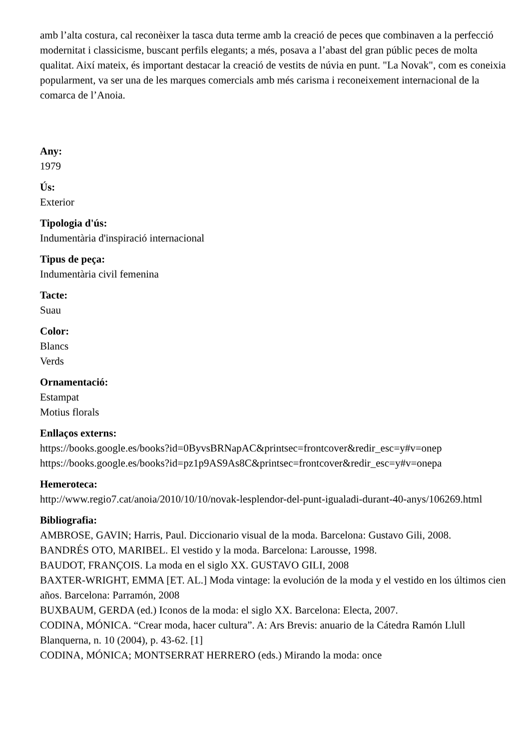amb l’alta costura, cal reconèixer la tasca duta terme amb la creació de peces que combinaven a la perfecció modernitat i classicisme, buscant perfils elegants; a més, posava a l’abast del gran públic peces de molta qualitat. Així mateix, és important destacar la creació de vestits de núvia en punt. "La Novak", com es coneixia popularment, va ser una de les marques comercials amb més carisma i reconeixement internacional de la comarca de l’Anoia.
Any:
1979
Ús:
Exterior
Tipologia d'ús:
Indumentària d'inspiració internacional
Tipus de peça:
Indumentària civil femenina
Tacte:
Suau
Color:
Blancs
Verds
Ornamentació:
Estampat
Motius florals
Enllaços externs:
https://books.google.es/books?id=0ByvsBRNapAC&printsec=frontcover&redir_esc=y#v=onep
https://books.google.es/books?id=pz1p9AS9As8C&printsec=frontcover&redir_esc=y#v=onepa
Hemeroteca:
http://www.regio7.cat/anoia/2010/10/10/novak-lesplendor-del-punt-igualadi-durant-40-anys/106269.html
Bibliografia:
AMBROSE, GAVIN; Harris, Paul. Diccionario visual de la moda. Barcelona: Gustavo Gili, 2008.
BANDRÉS OTO, MARIBEL. El vestido y la moda. Barcelona: Larousse, 1998.
BAUDOT, FRANÇOIS. La moda en el siglo XX. GUSTAVO GILI, 2008
BAXTER-WRIGHT, EMMA [ET. AL.] Moda vintage: la evolución de la moda y el vestido en los últimos cien años. Barcelona: Parramón, 2008
BUXBAUM, GERDA (ed.) Iconos de la moda: el siglo XX. Barcelona: Electa, 2007.
CODINA, MÓNICA. “Crear moda, hacer cultura”. A: Ars Brevis: anuario de la Cátedra Ramón Llull Blanquerna, n. 10 (2004), p. 43-62. [1]
CODINA, MÓNICA; MONTSERRAT HERRERO (eds.) Mirando la moda: once